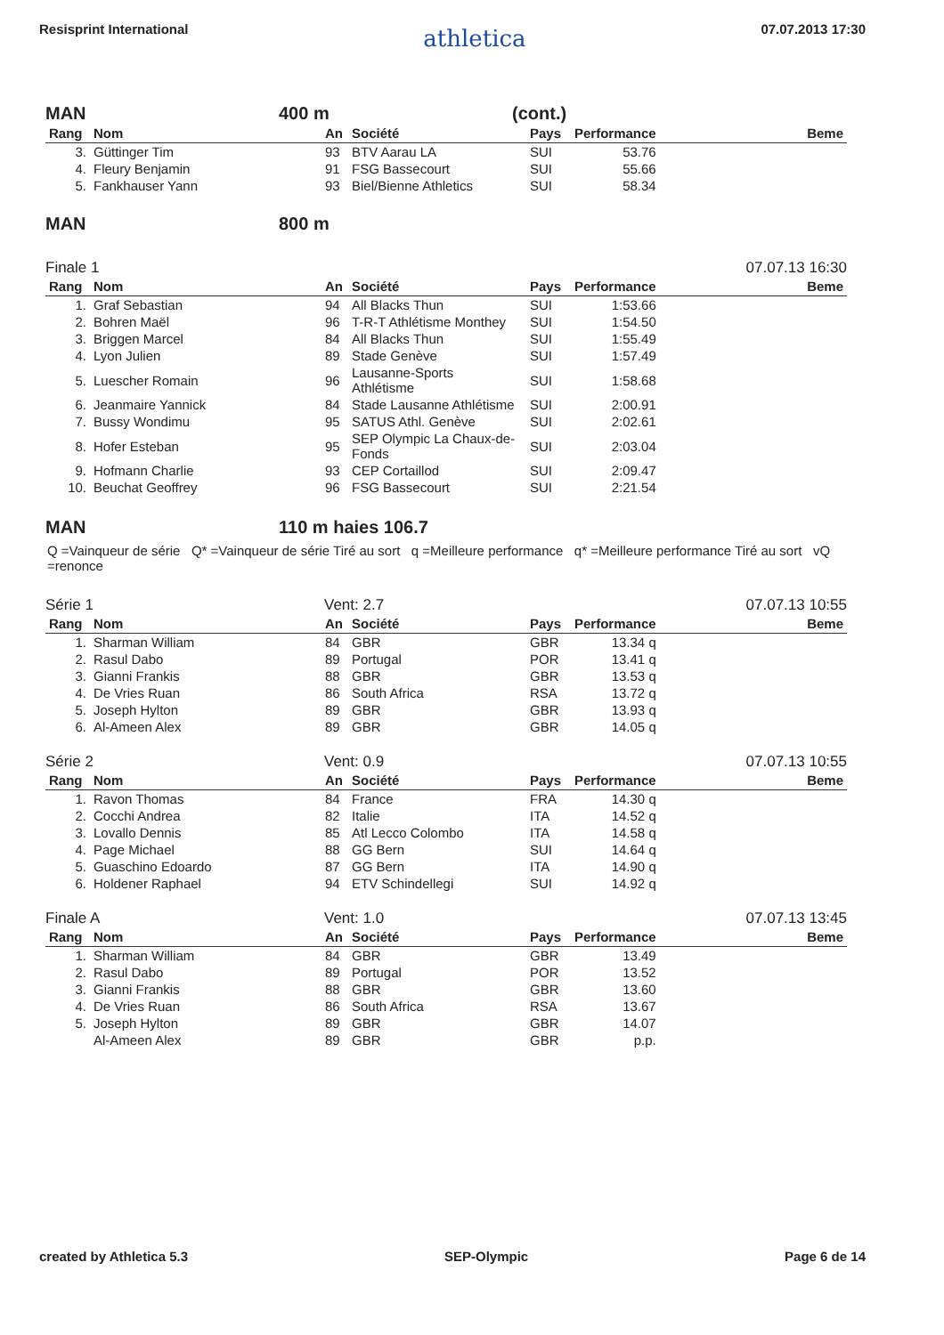Resisprint International athletica 07.07.2013 17:30
MAN 400 m (cont.)
| Rang | Nom | An | Société | Pays | Performance | Beme |
| --- | --- | --- | --- | --- | --- | --- |
| 3. | Güttinger Tim | 93 | BTV Aarau LA | SUI | 53.76 | |
| 4. | Fleury Benjamin | 91 | FSG Bassecourt | SUI | 55.66 | |
| 5. | Fankhauser Yann | 93 | Biel/Bienne Athletics | SUI | 58.34 | |
MAN 800 m
Finale 1 07.07.13 16:30
| Rang | Nom | An | Société | Pays | Performance | Beme |
| --- | --- | --- | --- | --- | --- | --- |
| 1. | Graf Sebastian | 94 | All Blacks Thun | SUI | 1:53.66 | |
| 2. | Bohren Maël | 96 | T-R-T Athlétisme Monthey | SUI | 1:54.50 | |
| 3. | Briggen Marcel | 84 | All Blacks Thun | SUI | 1:55.49 | |
| 4. | Lyon Julien | 89 | Stade Genève | SUI | 1:57.49 | |
| 5. | Luescher Romain | 96 | Lausanne-Sports Athlétisme | SUI | 1:58.68 | |
| 6. | Jeanmaire Yannick | 84 | Stade Lausanne Athlétisme | SUI | 2:00.91 | |
| 7. | Bussy Wondimu | 95 | SATUS Athl. Genève | SUI | 2:02.61 | |
| 8. | Hofer Esteban | 95 | SEP Olympic La Chaux-de- Fonds | SUI | 2:03.04 | |
| 9. | Hofmann Charlie | 93 | CEP Cortaillod | SUI | 2:09.47 | |
| 10. | Beuchat Geoffrey | 96 | FSG Bassecourt | SUI | 2:21.54 | |
MAN 110 m haies 106.7
Q =Vainqueur de série Q* =Vainqueur de série Tiré au sort q =Meilleure performance q* =Meilleure performance Tiré au sort vQ =renonce
Série 1 Vent: 2.7 07.07.13 10:55
| Rang | Nom | An | Société | Pays | Performance | Beme |
| --- | --- | --- | --- | --- | --- | --- |
| 1. | Sharman William | 84 | GBR | GBR | 13.34 q | |
| 2. | Rasul Dabo | 89 | Portugal | POR | 13.41 q | |
| 3. | Gianni Frankis | 88 | GBR | GBR | 13.53 q | |
| 4. | De Vries Ruan | 86 | South Africa | RSA | 13.72 q | |
| 5. | Joseph Hylton | 89 | GBR | GBR | 13.93 q | |
| 6. | Al-Ameen Alex | 89 | GBR | GBR | 14.05 q | |
Série 2 Vent: 0.9 07.07.13 10:55
| Rang | Nom | An | Société | Pays | Performance | Beme |
| --- | --- | --- | --- | --- | --- | --- |
| 1. | Ravon Thomas | 84 | France | FRA | 14.30 q | |
| 2. | Cocchi Andrea | 82 | Italie | ITA | 14.52 q | |
| 3. | Lovallo Dennis | 85 | Atl Lecco Colombo | ITA | 14.58 q | |
| 4. | Page Michael | 88 | GG Bern | SUI | 14.64 q | |
| 5. | Guaschino Edoardo | 87 | GG Bern | ITA | 14.90 q | |
| 6. | Holdener Raphael | 94 | ETV Schindellegi | SUI | 14.92 q | |
Finale A Vent: 1.0 07.07.13 13:45
| Rang | Nom | An | Société | Pays | Performance | Beme |
| --- | --- | --- | --- | --- | --- | --- |
| 1. | Sharman William | 84 | GBR | GBR | 13.49 | |
| 2. | Rasul Dabo | 89 | Portugal | POR | 13.52 | |
| 3. | Gianni Frankis | 88 | GBR | GBR | 13.60 | |
| 4. | De Vries Ruan | 86 | South Africa | RSA | 13.67 | |
| 5. | Joseph Hylton | 89 | GBR | GBR | 14.07 | |
| | Al-Ameen Alex | 89 | GBR | GBR | p.p. | |
created by Athletica 5.3 SEP-Olympic Page 6 de 14